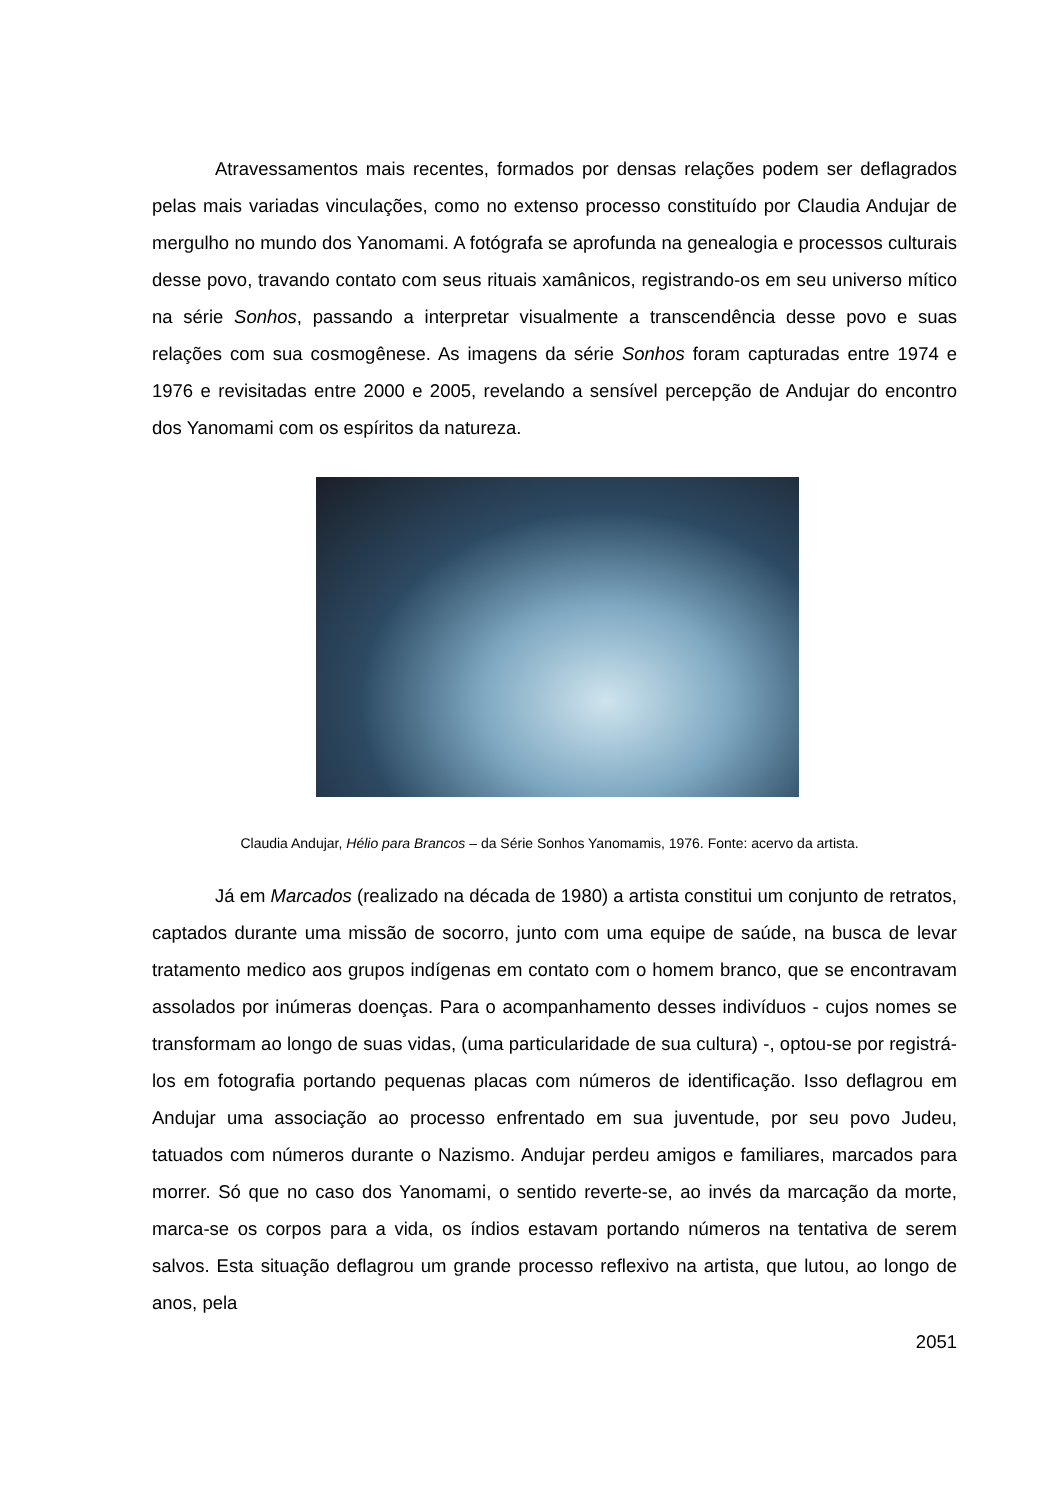Atravessamentos mais recentes, formados por densas relações podem ser deflagrados pelas mais variadas vinculações, como no extenso processo constituído por Claudia Andujar de mergulho no mundo dos Yanomami. A fotógrafa se aprofunda na genealogia e processos culturais desse povo, travando contato com seus rituais xamânicos, registrando-os em seu universo mítico na série Sonhos, passando a interpretar visualmente a transcendência desse povo e suas relações com sua cosmogênese. As imagens da série Sonhos foram capturadas entre 1974 e 1976 e revisitadas entre 2000 e 2005, revelando a sensível percepção de Andujar do encontro dos Yanomami com os espíritos da natureza.
Claudia Andujar, Hélio para Brancos – da Série Sonhos Yanomamis, 1976. Fonte: acervo da artista.
Já em Marcados (realizado na década de 1980) a artista constitui um conjunto de retratos, captados durante uma missão de socorro, junto com uma equipe de saúde, na busca de levar tratamento medico aos grupos indígenas em contato com o homem branco, que se encontravam assolados por inúmeras doenças. Para o acompanhamento desses indivíduos - cujos nomes se transformam ao longo de suas vidas, (uma particularidade de sua cultura) -, optou-se por registrá-los em fotografia portando pequenas placas com números de identificação. Isso deflagrou em Andujar uma associação ao processo enfrentado em sua juventude, por seu povo Judeu, tatuados com números durante o Nazismo. Andujar perdeu amigos e familiares, marcados para morrer. Só que no caso dos Yanomami, o sentido reverte-se, ao invés da marcação da morte, marca-se os corpos para a vida, os índios estavam portando números na tentativa de serem salvos. Esta situação deflagrou um grande processo reflexivo na artista, que lutou, ao longo de anos, pela
2051